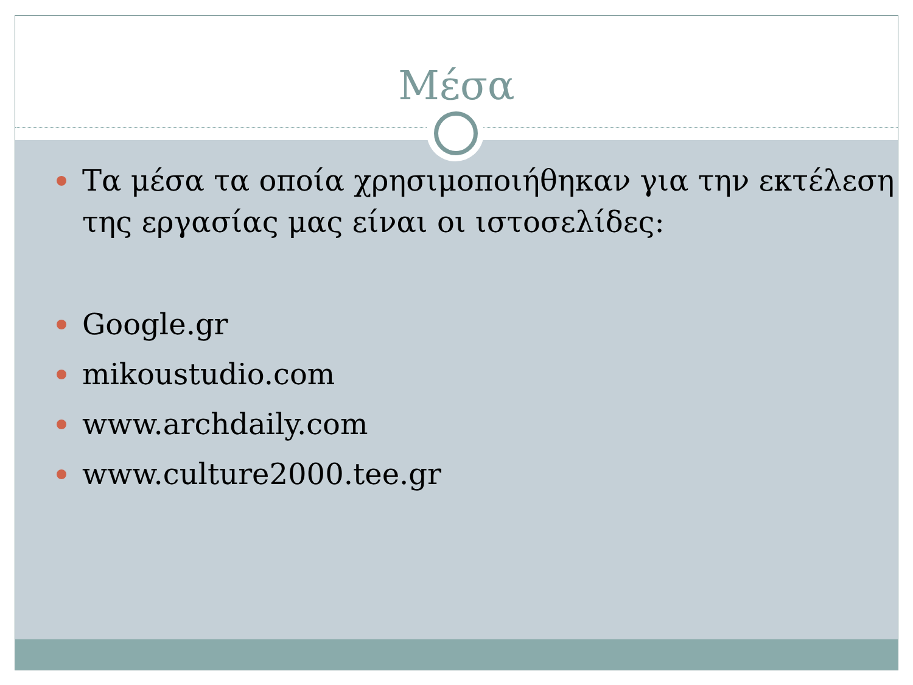Μέσα
Τα μέσα τα οποία χρησιμοποιήθηκαν για την εκτέλεση της εργασίας μας είναι οι ιστοσελίδες:
Google.gr
mikoustudio.com
www.archdaily.com
www.culture2000.tee.gr